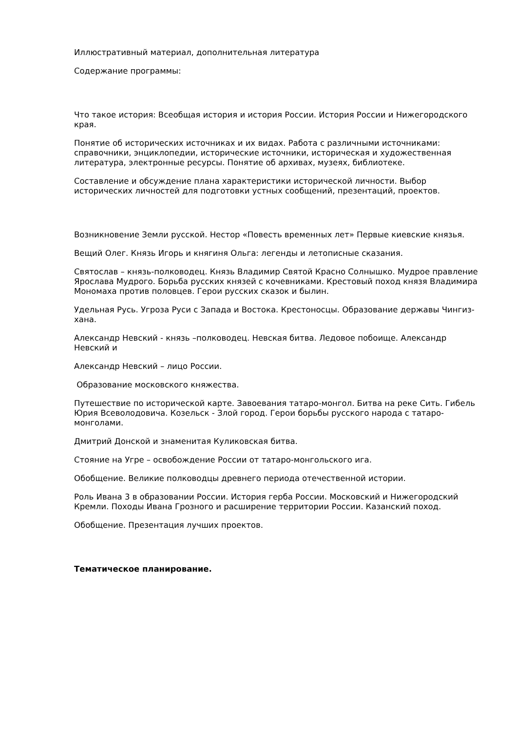Иллюстративный материал, дополнительная литература
Содержание программы:
Что такое история: Всеобщая история и история России. История России и Нижегородского края.
Понятие об исторических источниках и их видах. Работа с различными источниками: справочники, энциклопедии, исторические источники, историческая и художественная литература, электронные ресурсы. Понятие об архивах, музеях, библиотеке.
Составление и обсуждение плана характеристики исторической личности. Выбор исторических личностей для подготовки устных сообщений, презентаций, проектов.
Возникновение Земли русской. Нестор «Повесть временных лет» Первые киевские князья.
Вещий Олег. Князь Игорь и княгиня Ольга: легенды и летописные сказания.
Святослав – князь-полководец. Князь Владимир Святой Красно Солнышко. Мудрое правление Ярослава Мудрого. Борьба русских князей с кочевниками. Крестовый поход князя Владимира Мономаха против половцев. Герои русских сказок и былин.
Удельная Русь. Угроза Руси с Запада и Востока. Крестоносцы. Образование державы Чингиз-хана.
Александр Невский - князь –полководец. Невская битва. Ледовое побоище. Александр Невский и
Александр Невский – лицо России.
Образование московского княжества.
Путешествие по исторической карте. Завоевания татаро-монгол. Битва на реке Сить. Гибель Юрия Всеволодовича. Козельск - Злой город. Герои борьбы русского народа с татаро-монголами.
Дмитрий Донской и знаменитая Куликовская битва.
Стояние на Угре – освобождение России от татаро-монгольского ига.
Обобщение. Великие полководцы древнего периода отечественной истории.
Роль Ивана 3 в образовании России. История герба России. Московский и Нижегородский Кремли. Походы Ивана Грозного и расширение территории России. Казанский поход.
Обобщение. Презентация лучших проектов.
Тематическое планирование.